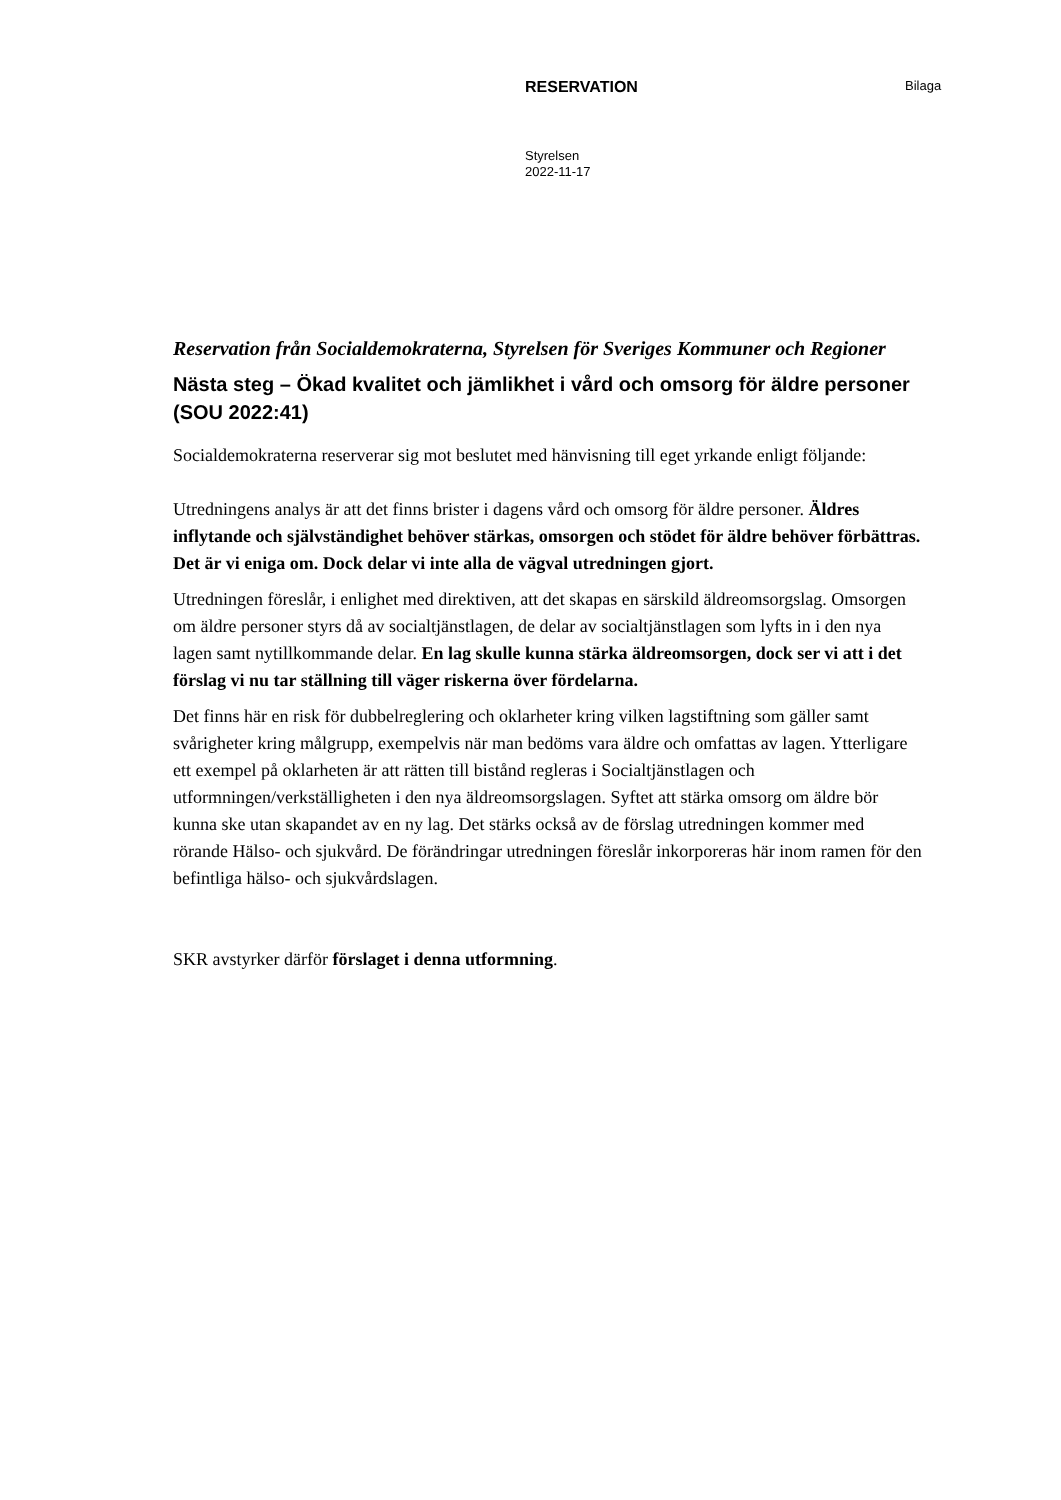RESERVATION
Bilaga
Styrelsen
2022-11-17
Reservation från Socialdemokraterna, Styrelsen för Sveriges Kommuner och Regioner
Nästa steg – Ökad kvalitet och jämlikhet i vård och omsorg för äldre personer (SOU 2022:41)
Socialdemokraterna reserverar sig mot beslutet med hänvisning till eget yrkande enligt följande:
Utredningens analys är att det finns brister i dagens vård och omsorg för äldre personer. Äldres inflytande och självständighet behöver stärkas, omsorgen och stödet för äldre behöver förbättras. Det är vi eniga om. Dock delar vi inte alla de vägval utredningen gjort.
Utredningen föreslår, i enlighet med direktiven, att det skapas en särskild äldreomsorgslag. Omsorgen om äldre personer styrs då av socialtjänstlagen, de delar av socialtjänstlagen som lyfts in i den nya lagen samt nytillkommande delar. En lag skulle kunna stärka äldreomsorgen, dock ser vi att i det förslag vi nu tar ställning till väger riskerna över fördelarna.
Det finns här en risk för dubbelreglering och oklarheter kring vilken lagstiftning som gäller samt svårigheter kring målgrupp, exempelvis när man bedöms vara äldre och omfattas av lagen. Ytterligare ett exempel på oklarheten är att rätten till bistånd regleras i Socialtjänstlagen och utformningen/verkställigheten i den nya äldreomsorgslagen. Syftet att stärka omsorg om äldre bör kunna ske utan skapandet av en ny lag. Det stärks också av de förslag utredningen kommer med rörande Hälso- och sjukvård. De förändringar utredningen föreslår inkorporeras här inom ramen för den befintliga hälso- och sjukvårdslagen.
SKR avstyrker därför förslaget i denna utformning.